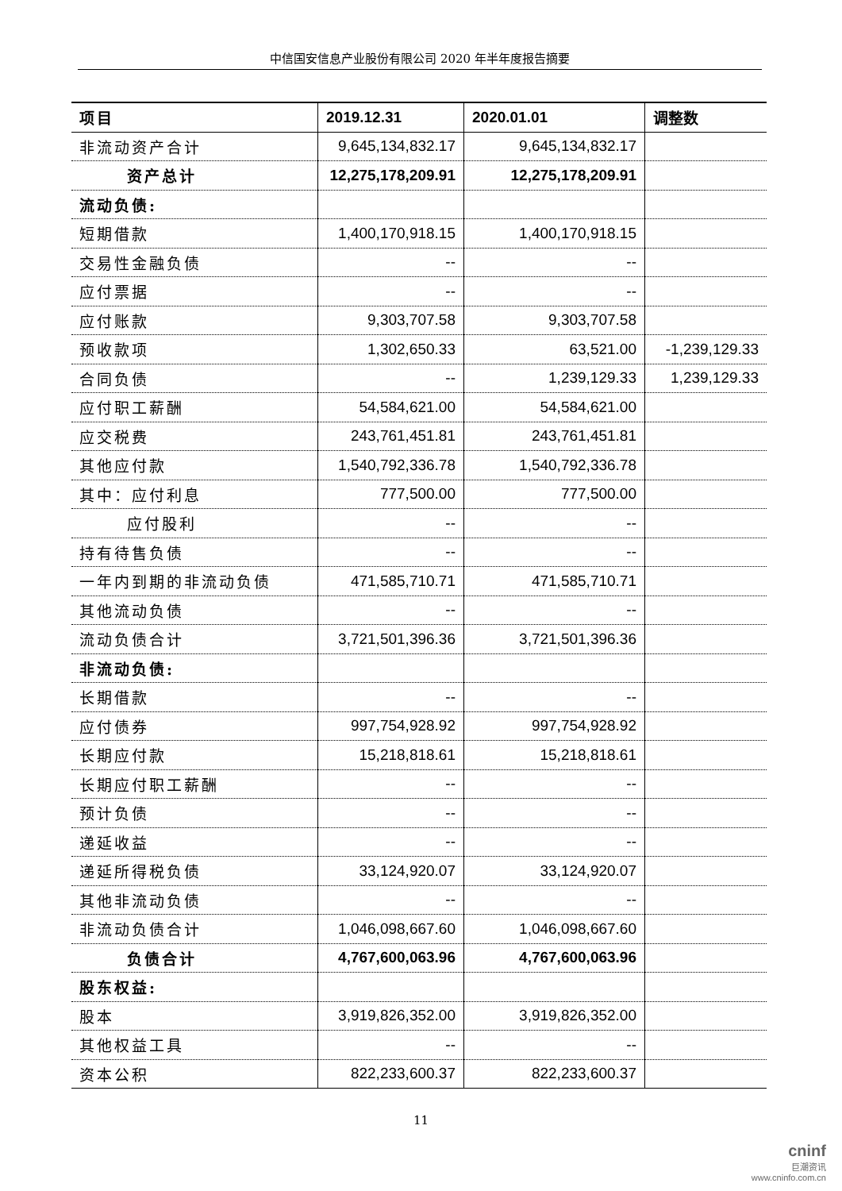中信国安信息产业股份有限公司 2020 年半年度报告摘要
| 项目 | 2019.12.31 | 2020.01.01 | 调整数 |
| --- | --- | --- | --- |
| 非流动资产合计 | 9,645,134,832.17 | 9,645,134,832.17 | |
| 资产总计 | 12,275,178,209.91 | 12,275,178,209.91 | |
| 流动负债: | | | |
| 短期借款 | 1,400,170,918.15 | 1,400,170,918.15 | |
| 交易性金融负债 | -- | -- | |
| 应付票据 | -- | -- | |
| 应付账款 | 9,303,707.58 | 9,303,707.58 | |
| 预收款项 | 1,302,650.33 | 63,521.00 | -1,239,129.33 |
| 合同负债 | -- | 1,239,129.33 | 1,239,129.33 |
| 应付职工薪酬 | 54,584,621.00 | 54,584,621.00 | |
| 应交税费 | 243,761,451.81 | 243,761,451.81 | |
| 其他应付款 | 1,540,792,336.78 | 1,540,792,336.78 | |
| 其中：应付利息 | 777,500.00 | 777,500.00 | |
| 应付股利 | -- | -- | |
| 持有待售负债 | -- | -- | |
| 一年内到期的非流动负债 | 471,585,710.71 | 471,585,710.71 | |
| 其他流动负债 | -- | -- | |
| 流动负债合计 | 3,721,501,396.36 | 3,721,501,396.36 | |
| 非流动负债: | | | |
| 长期借款 | -- | -- | |
| 应付债券 | 997,754,928.92 | 997,754,928.92 | |
| 长期应付款 | 15,218,818.61 | 15,218,818.61 | |
| 长期应付职工薪酬 | -- | -- | |
| 预计负债 | -- | -- | |
| 递延收益 | -- | -- | |
| 递延所得税负债 | 33,124,920.07 | 33,124,920.07 | |
| 其他非流动负债 | -- | -- | |
| 非流动负债合计 | 1,046,098,667.60 | 1,046,098,667.60 | |
| 负债合计 | 4,767,600,063.96 | 4,767,600,063.96 | |
| 股东权益: | | | |
| 股本 | 3,919,826,352.00 | 3,919,826,352.00 | |
| 其他权益工具 | -- | -- | |
| 资本公积 | 822,233,600.37 | 822,233,600.37 | |
11
cninf
巨潮资讯
www.cninfo.com.cn